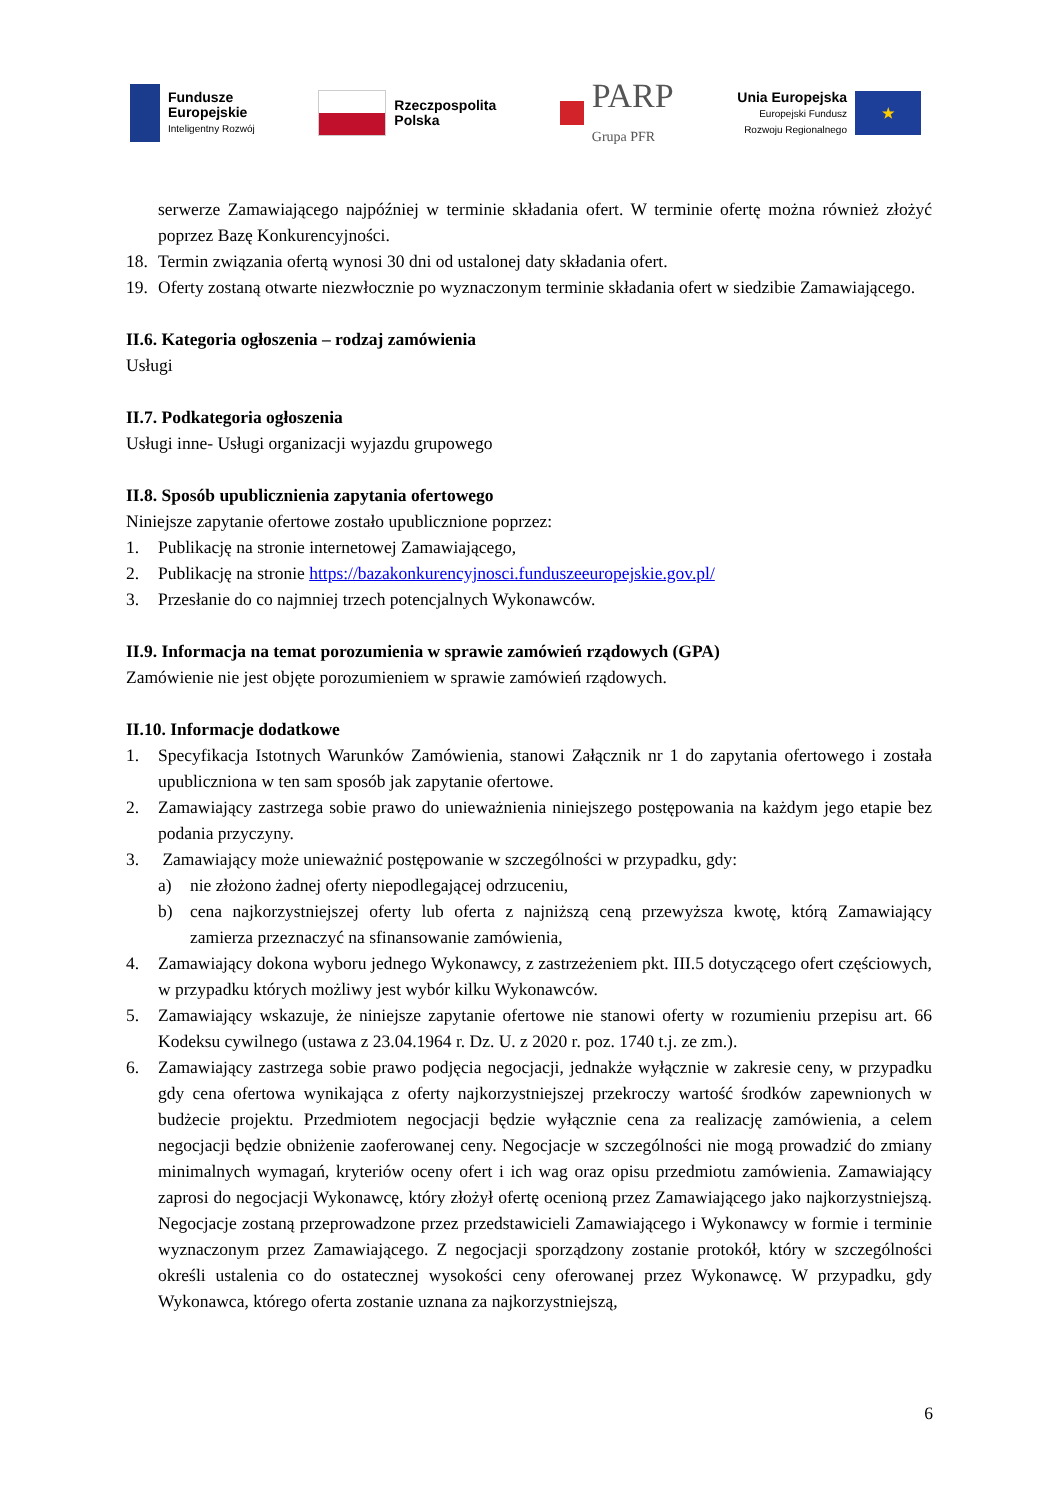Fundusze
Europejskie
Inteligentny Rozwój
Rzeczpospolita
Polska
PARP
Grupa PFR
Unia Europejska
Europejski Fundusz
Rozwoju Regionalnego
★
serwerze Zamawiającego najpóźniej w terminie składania ofert. W terminie ofertę można również złożyć poprzez Bazę Konkurencyjności.
18. Termin związania ofertą wynosi 30 dni od ustalonej daty składania ofert.
19. Oferty zostaną otwarte niezwłocznie po wyznaczonym terminie składania ofert w siedzibie Zamawiającego.
II.6. Kategoria ogłoszenia – rodzaj zamówienia
Usługi
II.7. Podkategoria ogłoszenia
Usługi inne- Usługi organizacji wyjazdu grupowego
II.8. Sposób upublicznienia zapytania ofertowego
Niniejsze zapytanie ofertowe zostało upublicznione poprzez:
1. Publikację na stronie internetowej Zamawiającego,
2. Publikację na stronie https://bazakonkurencyjnosci.funduszeeuropejskie.gov.pl/
3. Przesłanie do co najmniej trzech potencjalnych Wykonawców.
II.9. Informacja na temat porozumienia w sprawie zamówień rządowych (GPA)
Zamówienie nie jest objęte porozumieniem w sprawie zamówień rządowych.
II.10. Informacje dodatkowe
1. Specyfikacja Istotnych Warunków Zamówienia, stanowi Załącznik nr 1 do zapytania ofertowego i została upubliczniona w ten sam sposób jak zapytanie ofertowe.
2. Zamawiający zastrzega sobie prawo do unieważnienia niniejszego postępowania na każdym jego etapie bez podania przyczyny.
3. Zamawiający może unieważnić postępowanie w szczególności w przypadku, gdy:
a) nie złożono żadnej oferty niepodlegającej odrzuceniu,
b) cena najkorzystniejszej oferty lub oferta z najniższą ceną przewyższa kwotę, którą Zamawiający zamierza przeznaczyć na sfinansowanie zamówienia,
4. Zamawiający dokona wyboru jednego Wykonawcy, z zastrzeżeniem pkt. III.5 dotyczącego ofert częściowych, w przypadku których możliwy jest wybór kilku Wykonawców.
5. Zamawiający wskazuje, że niniejsze zapytanie ofertowe nie stanowi oferty w rozumieniu przepisu art. 66 Kodeksu cywilnego (ustawa z 23.04.1964 r. Dz. U. z 2020 r. poz. 1740 t.j. ze zm.).
6. Zamawiający zastrzega sobie prawo podjęcia negocjacji, jednakże wyłącznie w zakresie ceny, w przypadku gdy cena ofertowa wynikająca z oferty najkorzystniejszej przekroczy wartość środków zapewnionych w budżecie projektu. Przedmiotem negocjacji będzie wyłącznie cena za realizację zamówienia, a celem negocjacji będzie obniżenie zaoferowanej ceny. Negocjacje w szczególności nie mogą prowadzić do zmiany minimalnych wymagań, kryteriów oceny ofert i ich wag oraz opisu przedmiotu zamówienia. Zamawiający zaprosi do negocjacji Wykonawcę, który złożył ofertę ocenioną przez Zamawiającego jako najkorzystniejszą. Negocjacje zostaną przeprowadzone przez przedstawicieli Zamawiającego i Wykonawcy w formie i terminie wyznaczonym przez Zamawiającego. Z negocjacji sporządzony zostanie protokół, który w szczególności określi ustalenia co do ostatecznej wysokości ceny oferowanej przez Wykonawcę. W przypadku, gdy Wykonawca, którego oferta zostanie uznana za najkorzystniejszą,
6